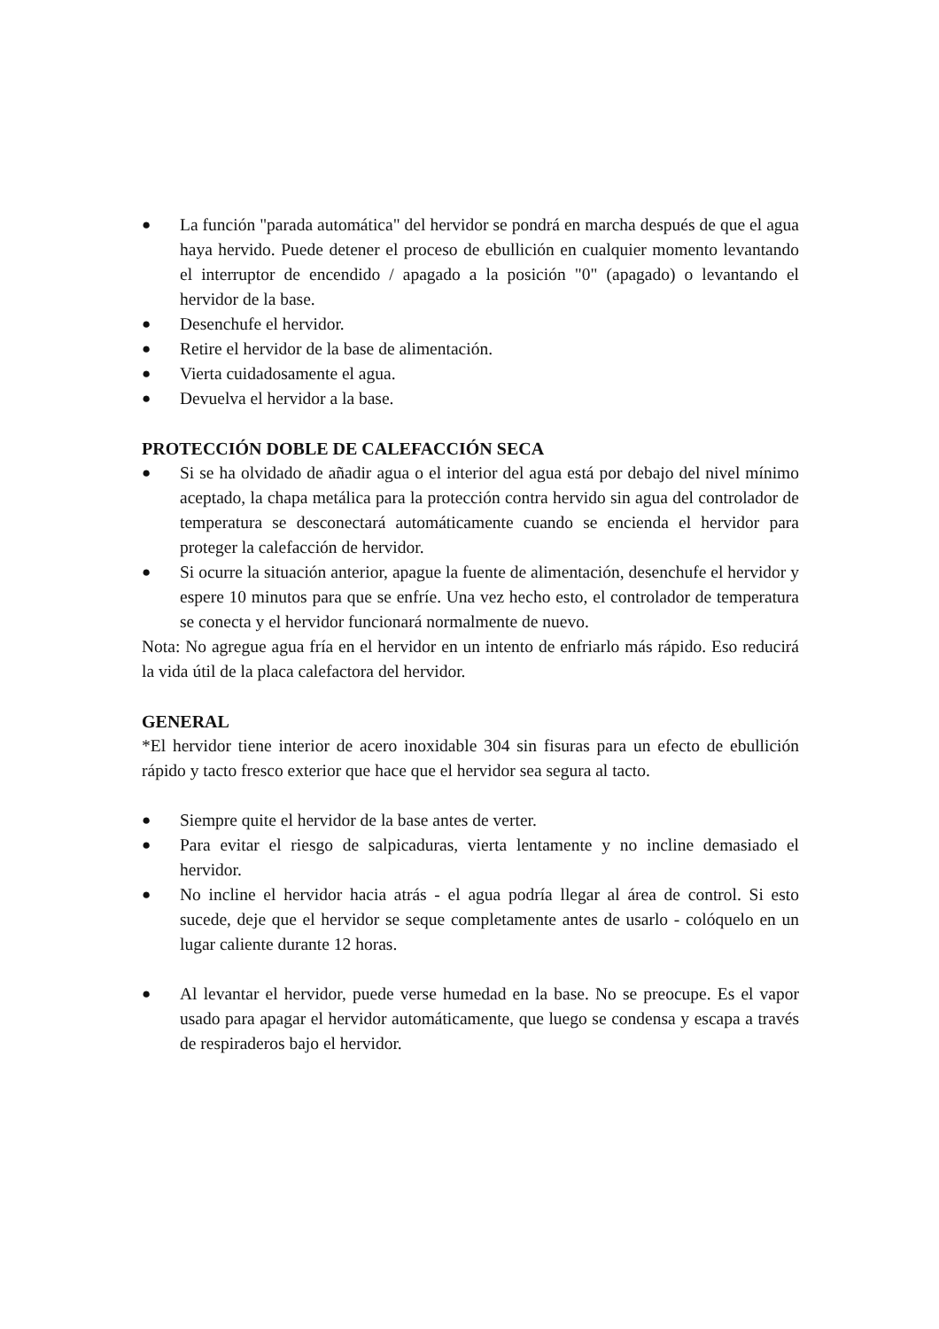● La función "parada automática" del hervidor se pondrá en marcha después de que el agua haya hervido. Puede detener el proceso de ebullición en cualquier momento levantando el interruptor de encendido / apagado a la posición "0" (apagado) o levantando el hervidor de la base.
● Desenchufe el hervidor.
● Retire el hervidor de la base de alimentación.
● Vierta cuidadosamente el agua.
● Devuelva el hervidor a la base.
PROTECCIÓN DOBLE DE CALEFACCIÓN SECA
● Si se ha olvidado de añadir agua o el interior del agua está por debajo del nivel mínimo aceptado, la chapa metálica para la protección contra hervido sin agua del controlador de temperatura se desconectará automáticamente cuando se encienda el hervidor para proteger la calefacción de hervidor.
● Si ocurre la situación anterior, apague la fuente de alimentación, desenchufe el hervidor y espere 10 minutos para que se enfríe. Una vez hecho esto, el controlador de temperatura se conecta y el hervidor funcionará normalmente de nuevo.
Nota: No agregue agua fría en el hervidor en un intento de enfriarlo más rápido. Eso reducirá la vida útil de la placa calefactora del hervidor.
GENERAL
*El hervidor tiene interior de acero inoxidable 304 sin fisuras para un efecto de ebullición rápido y tacto fresco exterior que hace que el hervidor sea segura al tacto.
● Siempre quite el hervidor de la base antes de verter.
● Para evitar el riesgo de salpicaduras, vierta lentamente y no incline demasiado el hervidor.
● No incline el hervidor hacia atrás - el agua podría llegar al área de control. Si esto sucede, deje que el hervidor se seque completamente antes de usarlo - colóquelo en un lugar caliente durante 12 horas.
● Al levantar el hervidor, puede verse humedad en la base. No se preocupe. Es el vapor usado para apagar el hervidor automáticamente, que luego se condensa y escapa a través de respiraderos bajo el hervidor.